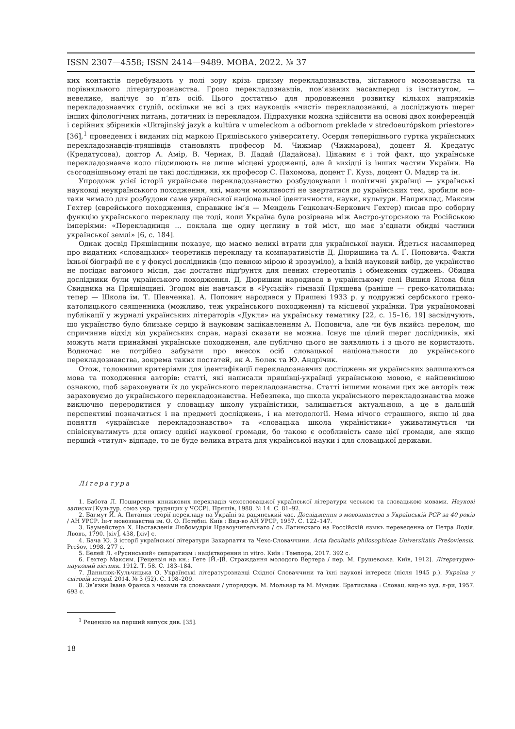ISSN 2307—4558; ISSN 2414—9489. МОВА. 2022. № 37
ких контактів перебувають у полі зору крізь призму перекладознавства, зіставного мовознавства та порівняльного літературознавства. Гроно перекладознавців, пов’язаних насамперед із інститутом, — невелике, налічує зо п’ять осіб. Цього достатньо для продовження розвитку кількох напрямків перекладознавчих студій, оскільки не всі з цих науковців «чисті» перекладознавці, а досліджують шерег інших філологічних питань, дотичних із перекладом. Підрахунки можна здійснити на основі двох конференцій і серійних збірників «Ukrajinský jazyk a kultúra v umeleckom a odbornom preklade v stredoeurópskom priestore» [36],<sup>1</sup> проведених і виданих під маркою Пряшівського університету. Осердя теперішнього гуртка українських перекладознавців-пряшівців становлять професор М. Чижмар (Чижмарова), доцент Я. Кредатус (Кредатусова), доктор А. Амір, В. Чернак, В. Дадай (Дадайова). Цікавим є і той факт, що українське перекладознавче коло підсилюють не лише місцеві уродженці, але й вихідці із інших частин України. На сьогоднішньому етапі це такі дослідники, як професор С. Пахомова, доцент Г. Кузь, доцент О. Мадяр та ін.
Упродовж усієї історії українське перекладознавство розбудовували і політичні українці — українські науковці неукраїнського походження, які, маючи можливості не звертатися до українських тем, зробили все-таки чимало для розбудови саме української національної ідентичности, науки, культури. Наприклад, Максим Гехтер (єврейського походження, справжнє ім’я — Мендель Гецкович-Беркович Гехтер) писав про соборну функцію українського перекладу ще тоді, коли Україна була розірвана між Австро-угорською та Російською імперіями: «Перекладниця ... поклала ще одну цеглину в той міст, що має з’єднати обидві частини української землі» [6, с. 184].
Однак досвід Пряшівщини показує, що маємо великі втрати для української науки. Йдеться насамперед про видатних «словацьких» теоретиків перекладу та компаративістів Д. Дюришина та А. Ґ. Поповича. Факти їхньої біографії не є у фокусі дослідників (що певною мірою й зрозуміло), а їхній науковий вибір, де українство не посідає вагомого місця, дає достатнє підґрунтя для певних стереотипів і обмежених суджень. Обидва дослідники були українського походження. Д. Дюришин народився в українському селі Вишня Ялова біля Свидника на Пряшівщині. Згодом він навчався в «Руській» гімназії Пряшева (раніше — греко-католицька; тепер — Школа ім. Т. Шевченка). А. Попович народився у Пряшеві 1933 р. у подружжі сербського греко-католицького священника (можливо, теж українського походження) та місцевої українки. Три україномовні публікації у журналі українських літераторів «Дукля» на українську тематику [22, с. 15–16, 19] засвідчують, що українство було близьке серцю й науковим зацікавленням А. Поповича, але чи був якийсь перелом, що спричинив відхід від українських справ, наразі сказати не можна. Існує ще цілий шерег дослідників, які можуть мати принаймні українське походження, але публічно цього не заявляють і з цього не користають. Водночас не потрібно забувати про внесок осіб словацької національности до українського перекладознавства, зокрема таких постатей, як А. Болек та Ю. Андрічик.
Отож, головними критеріями для ідентифікації перекладознавчих досліджень як українських залишаються мова та походження авторів: статті, які написали пряшівці-українці українською мовою, є найпевнішою ознакою, щоб зараховувати їх до українського перекладознавства. Статті іншими мовами цих же авторів теж зараховуємо до українського перекладознавства. Небезпека, що школа українського перекладознавства може виключно переродитися у словацьку школу україністики, залишається актуальною, а це в дальшій перспективі позначиться і на предметі досліджень, і на методології. Нема нічого страшного, якщо ці два поняття «українське перекладознавство» та «словацька школа україністики» уживатимуться чи співіснуватимуть для опису однієї наукової громади, бо такою є особливість саме цієї громади, але якщо перший «титул» відпаде, то це буде велика втрата для української науки і для словацької держави.
Література
1. Бабота Л. Поширення книжкових перекладів чехословацької української літератури чеською та словацькою мовами. Наукові записки [Культур. союз укр. трудящих у ЧССР]. Пряшів, 1988. № 14. С. 81–92.
2. Багмут Й. А. Питання теорії перекладу на Україні за радянський час. Дослідження з мовознавства в Українській РСР за 40 років / АН УРСР. Ін-т мовознавства ім. О. О. Потебні. Київ : Вид-во АН УРСР, 1957. С. 122–147.
3. Баумейстеръ Х. Наставленія Любомудрія Нравоучительнаго / съ Латинскаго на Россійскій языкъ переведенна от Петра Лодія. Лвовъ, 1790. [xiv], 438, [xiv] с.
4. Бача Ю. З історії української літератури Закарпаття та Чехо-Словаччини. Acta facultatis philosophicae Universitatis Prešoviensis. Prešov, 1998. 277 с.
5. Белей Л. «Русинський» сепаратизм : націєтворення in vitro. Київ : Темпора, 2017. 392 с.
6. Гехтер Максим. [Рецензія на кн.: Гете [Й.-]В. Страждання молодого Вертера / пер. М. Грушевська. Київ, 1912]. Літературно-науковий вістник. 1912. Т. 58. С. 183–184.
7. Данилюк-Кульчицька О. Українські літературознавці Східної Словаччини та їхні наукові інтереси (після 1945 р.). Україна у світовій історії. 2014. № 3 (52). С. 198–209.
8. Зв’язки Івана Франка з чехами та словаками / упорядкув. М. Мольнар та М. Мундяк. Братислава : Словац. вид-во худ. л-ри, 1957. 693 с.
<sup>1</sup> Рецензію на перший випуск див. [35].
18